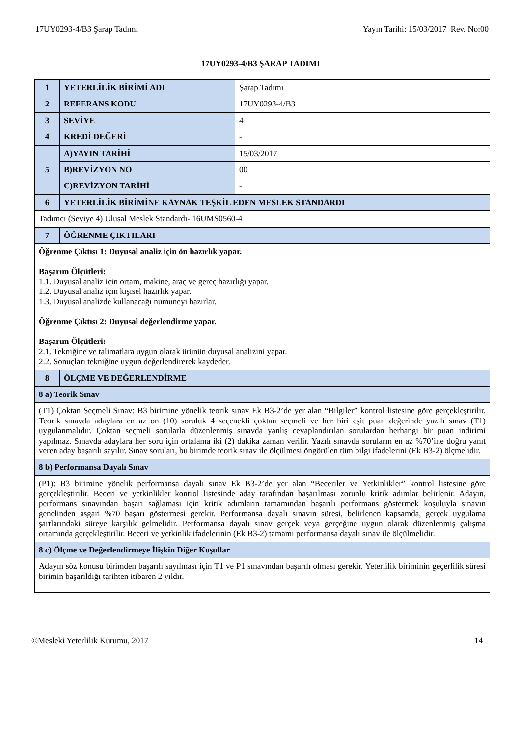17UY0293-4/B3 Şarap Tadımı Yayın Tarihi: 15/03/2017 Rev. No:00
17UY0293-4/B3 ŞARAP TADIMI
| 1 | YETERLİLİK BİRİMİ ADI | Şarap Tadımı |
| 2 | REFERANS KODU | 17UY0293-4/B3 |
| 3 | SEVİYE | 4 |
| 4 | KREDİ DEĞERİ | - |
| 5 | A)YAYIN TARİHİ | 15/03/2017 |
| | B)REVİZYON NO | 00 |
| | C)REVİZYON TARİHİ | - |
| 6 | YETERLİLİK BİRİMİNE KAYNAK TEŞKİL EDEN MESLEK STANDARDI | |
| Tadımcı (Seviye 4) Ulusal Meslek Standardı- 16UMS0560-4 | | |
| 7 | ÖĞRENME ÇIKTILARI | |
| Öğrenme Çıktısı 1: Duyusal analiz için ön hazırlık yapar. Başarım Ölçütleri: 1.1. Duyusal analiz için ortam, makine, araç ve gereç hazırlığı yapar. 1.2. Duyusal analiz için kişisel hazırlık yapar. 1.3. Duyusal analizde kullanacağı numuneyi hazırlar. Öğrenme Çıktısı 2: Duyusal değerlendirme yapar. Başarım Ölçütleri: 2.1. Tekniğine ve talimatlara uygun olarak ürünün duyusal analizini yapar. 2.2. Sonuçları tekniğine uygun değerlendirerek kaydeder. | | |
| 8 | ÖLÇME VE DEĞERLENDİRME | |
| 8 a) Teorik Sınav | | |
| (T1) Çoktan Seçmeli Sınav: B3 birimine yönelik teorik sınav Ek B3-2’de yer alan “Bilgiler” kontrol listesine göre gerçekleştirilir. Teorik sınavda adaylara en az on (10) soruluk 4 seçenekli çoktan seçmeli ve her biri eşit puan değerinde yazılı sınav (T1) uygulanmalıdır. Çoktan seçmeli sorularla düzenlenmiş sınavda yanlış cevaplandırılan sorulardan herhangi bir puan indirimi yapılmaz. Sınavda adaylara her soru için ortalama iki (2) dakika zaman verilir. Yazılı sınavda soruların en az %70’ine doğru yanıt veren aday başarılı sayılır. Sınav soruları, bu birimde teorik sınav ile ölçülmesi öngörülen tüm bilgi ifadelerini (Ek B3-2) ölçmelidir. | | |
| 8 b) Performansa Dayalı Sınav | | |
| (P1): B3 birimine yönelik performansa dayalı sınav Ek B3-2’de yer alan “Beceriler ve Yetkinlikler” kontrol listesine göre gerçekleştirilir. Beceri ve yetkinlikler kontrol listesinde aday tarafından başarılması zorunlu kritik adımlar belirlenir. Adayın, performans sınavından başarı sağlaması için kritik adımların tamamından başarılı performans göstermek koşuluyla sınavın genelinden asgari %70 başarı göstermesi gerekir. Performansa dayalı sınavın süresi, belirlenen kapsamda, gerçek uygulama şartlarındaki süreye karşılık gelmelidir. Performansa dayalı sınav gerçek veya gerçeğine uygun olarak düzenlenmiş çalışma ortamında gerçekleştirilir. Beceri ve yetkinlik ifadelerinin (Ek B3-2) tamamı performansa dayalı sınav ile ölçülmelidir. | | |
| 8 c) Ölçme ve Değerlendirmeye İlişkin Diğer Koşullar | | |
| Adayın söz konusu birimden başarılı sayılması için T1 ve P1 sınavından başarılı olması gerekir. Yeterlilik biriminin geçerlilik süresi birimin başarıldığı tarihten itibaren 2 yıldır. | | |
©Mesleki Yeterlilik Kurumu, 2017 14